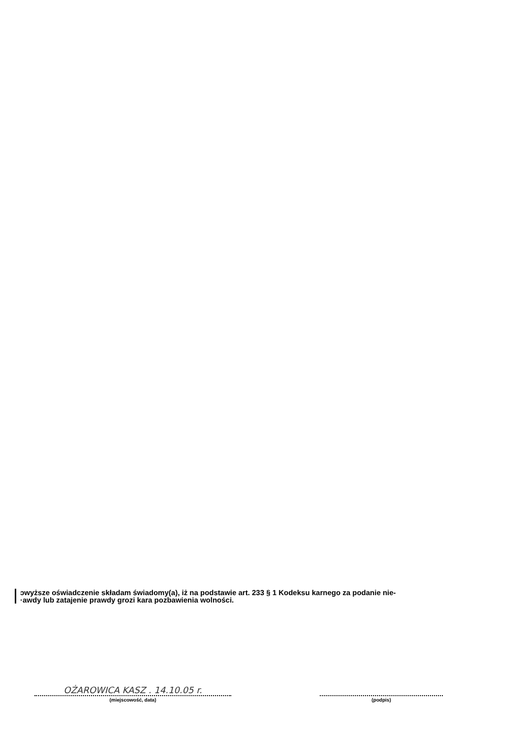ɔwyższe oświadczenie składam świadomy(a), iż na podstawie art. 233 § 1 Kodeksu karnego za podanie nie-
·awdy lub zatajenie prawdy grozi kara pozbawienia wolności.
OŻAROWICA KASZ . 14.10.05 r.
(miejscowość, data)
(podpis)